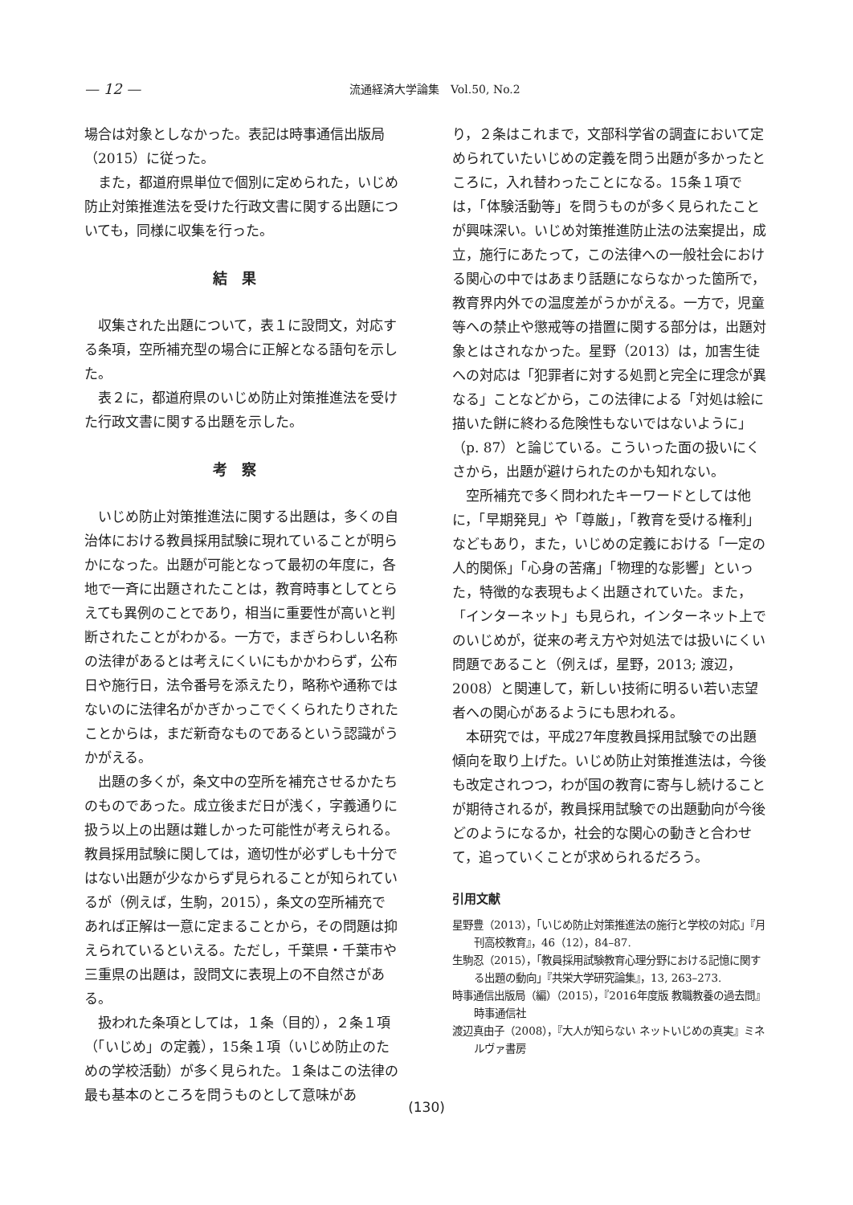— 12 — 流通経済大学論集　Vol.50, No.2
場合は対象としなかった。表記は時事通信出版局（2015）に従った。
また，都道府県単位で個別に定められた，いじめ防止対策推進法を受けた行政文書に関する出題についても，同様に収集を行った。
結果
収集された出題について，表１に設問文，対応する条項，空所補充型の場合に正解となる語句を示した。
表２に，都道府県のいじめ防止対策推進法を受けた行政文書に関する出題を示した。
考察
いじめ防止対策推進法に関する出題は，多くの自治体における教員採用試験に現れていることが明らかになった。出題が可能となって最初の年度に，各地で一斉に出題されたことは，教育時事としてとらえても異例のことであり，相当に重要性が高いと判断されたことがわかる。一方で，まぎらわしい名称の法律があるとは考えにくいにもかかわらず，公布日や施行日，法令番号を添えたり，略称や通称ではないのに法律名がかぎかっこでくくられたりされたことからは，まだ新奇なものであるという認識がうかがえる。
出題の多くが，条文中の空所を補充させるかたちのものであった。成立後まだ日が浅く，字義通りに扱う以上の出題は難しかった可能性が考えられる。教員採用試験に関しては，適切性が必ずしも十分ではない出題が少なからず見られることが知られているが（例えば，生駒，2015），条文の空所補充であれば正解は一意に定まることから，その問題は抑えられているといえる。ただし，千葉県・千葉市や三重県の出題は，設問文に表現上の不自然さがある。
扱われた条項としては，１条（目的），２条１項（「いじめ」の定義），15条１項（いじめ防止のための学校活動）が多く見られた。１条はこの法律の最も基本のところを問うものとして意味があ
り，２条はこれまで，文部科学省の調査において定められていたいじめの定義を問う出題が多かったところに，入れ替わったことになる。15条１項では，「体験活動等」を問うものが多く見られたことが興味深い。いじめ対策推進防止法の法案提出，成立，施行にあたって，この法律への一般社会における関心の中ではあまり話題にならなかった箇所で，教育界内外での温度差がうかがえる。一方で，児童等への禁止や懲戒等の措置に関する部分は，出題対象とはされなかった。星野（2013）は，加害生徒への対応は「犯罪者に対する処罰と完全に理念が異なる」ことなどから，この法律による「対処は絵に描いた餅に終わる危険性もないではないように」（p. 87）と論じている。こういった面の扱いにくさから，出題が避けられたのかも知れない。
空所補充で多く問われたキーワードとしては他に，「早期発見」や「尊厳」，「教育を受ける権利」などもあり，また，いじめの定義における「一定の人的関係」「心身の苦痛」「物理的な影響」といった，特徴的な表現もよく出題されていた。また，「インターネット」も見られ，インターネット上でのいじめが，従来の考え方や対処法では扱いにくい問題であること（例えば，星野，2013; 渡辺，2008）と関連して，新しい技術に明るい若い志望者への関心があるようにも思われる。
本研究では，平成27年度教員採用試験での出題傾向を取り上げた。いじめ防止対策推進法は，今後も改定されつつ，わが国の教育に寄与し続けることが期待されるが，教員採用試験での出題動向が今後どのようになるか，社会的な関心の動きと合わせて，追っていくことが求められるだろう。
引用文献
星野豊（2013），「いじめ防止対策推進法の施行と学校の対応」『月刊高校教育』，46（12），84–87.
生駒忍（2015），「教員採用試験教育心理分野における記憶に関する出題の動向」『共栄大学研究論集』，13, 263–273.
時事通信出版局（編）（2015），『2016年度版 教職教養の過去問』時事通信社
渡辺真由子（2008），『大人が知らない ネットいじめの真実』ミネルヴァ書房
(130)